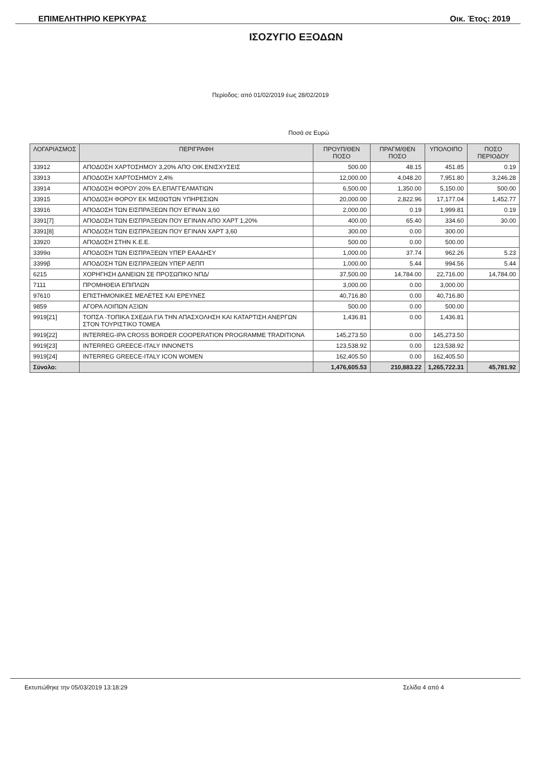ΕΠΙΜΕΛΗΤΗΡΙΟ ΚΕΡΚΥΡΑΣ Οικ. Έτος: 2019
ΙΣΟΖΥΓΙΟ ΕΞΟΔΩΝ
Περίοδος: από 01/02/2019 έως 28/02/2019
Ποσά σε Ευρώ
| ΛΟΓΑΡΙΑΣΜΟΣ | ΠΕΡΙΓΡΑΦΗ | ΠΡΟΥΠ/ΘΕΝ ΠΟΣΟ | ΠΡΑΓΜ/ΘΕΝ ΠΟΣΟ | ΥΠΟΛΟΙΠΟ | ΠΟΣΟ ΠΕΡΙΟΔΟΥ |
| --- | --- | --- | --- | --- | --- |
| 33912 | ΑΠΟΔΟΣΗ ΧΑΡΤΟΣΗΜΟΥ 3,20% ΑΠΟ ΟΙΚ.ΕΝΙΣΧΥΣΕΙΣ | 500.00 | 48.15 | 451.85 | 0.19 |
| 33913 | ΑΠΟΔΟΣΗ ΧΑΡΤΟΣΗΜΟΥ 2,4% | 12,000.00 | 4,048.20 | 7,951.80 | 3,246.28 |
| 33914 | ΑΠΟΔΟΣΗ ΦΟΡΟΥ 20% ΕΛ.ΕΠΑΓΓΕΛΜΑΤΙΩΝ | 6,500.00 | 1,350.00 | 5,150.00 | 500.00 |
| 33915 | ΑΠΟΔΟΣΗ ΦΟΡΟΥ ΕΚ ΜΙΣΘΩΤΩΝ ΥΠΗΡΕΣΙΩΝ | 20,000.00 | 2,822.96 | 17,177.04 | 1,452.77 |
| 33916 | ΑΠΟΔΟΣΗ ΤΩΝ ΕΙΣΠΡΑΞΕΩΝ ΠΟΥ ΕΓΙΝΑΝ 3,60 | 2,000.00 | 0.19 | 1,999.81 | 0.19 |
| 3391[7] | ΑΠΟΔΟΣΗ ΤΩΝ ΕΙΣΠΡΑΞΕΩΝ ΠΟΥ ΕΓΙΝΑΝ ΑΠΟ ΧΑΡΤ 1,20% | 400.00 | 65.40 | 334.60 | 30.00 |
| 3391[8] | ΑΠΟΔΟΣΗ ΤΩΝ ΕΙΣΠΡΑΞΕΩΝ ΠΟΥ ΕΓΙΝΑΝ ΧΑΡΤ 3,60 | 300.00 | 0.00 | 300.00 | |
| 33920 | ΑΠΟΔΟΣΗ ΣΤΗΝ Κ.Ε.Ε. | 500.00 | 0.00 | 500.00 | |
| 3399α | ΑΠΟΔΟΣΗ ΤΩΝ ΕΙΣΠΡΑΞΕΩΝ ΥΠΕΡ ΕΑΑΔΗΣΥ | 1,000.00 | 37.74 | 962.26 | 5.23 |
| 3399β | ΑΠΟΔΟΣΗ ΤΩΝ ΕΙΣΠΡΑΞΕΩΝ ΥΠΕΡ ΑΕΠΠ | 1,000.00 | 5.44 | 994.56 | 5.44 |
| 6215 | ΧΟΡΗΓΗΣΗ ΔΑΝΕΙΩΝ ΣΕ ΠΡΟΣΩΠΙΚΟ ΝΠΔ/ | 37,500.00 | 14,784.00 | 22,716.00 | 14,784.00 |
| 7111 | ΠΡΟΜΗΘΕΙΑ ΕΠΙΠΛΩΝ | 3,000.00 | 0.00 | 3,000.00 | |
| 97610 | ΕΠΙΣΤΗΜΟΝΙΚΕΣ ΜΕΛΕΤΕΣ ΚΑΙ ΕΡΕΥΝΕΣ | 40,716.80 | 0.00 | 40,716.80 | |
| 9859 | ΑΓΟΡΑ ΛΟΙΠΩΝ ΑΞΙΩΝ | 500.00 | 0.00 | 500.00 | |
| 9919[21] | ΤΟΠΣΑ -ΤΟΠΙΚΑ ΣΧΕΔΙΑ ΓΙΑ ΤΗΝ ΑΠΑΣΧΟΛΗΣΗ ΚΑΙ ΚΑΤΑΡΤΙΣΗ ΑΝΕΡΓΩΝ ΣΤΟΝ ΤΟΥΡΙΣΤΙΚΟ ΤΟΜΕΑ | 1,436.81 | 0.00 | 1,436.81 | |
| 9919[22] | INTERREG-IPA CROSS BORDER COOPERATION PROGRAMME TRADITIONA | 145,273.50 | 0.00 | 145,273.50 | |
| 9919[23] | INTERREG GREECE-ITALY INNONETS | 123,538.92 | 0.00 | 123,538.92 | |
| 9919[24] | INTERREG GREECE-ITALY ICON WOMEN | 162,405.50 | 0.00 | 162,405.50 | |
| Σύνολο: | | 1,476,605.53 | 210,883.22 | 1,265,722.31 | 45,781.92 |
Εκτυπώθηκε την 05/03/2019 13:18:29 Σελίδα 4 από 4